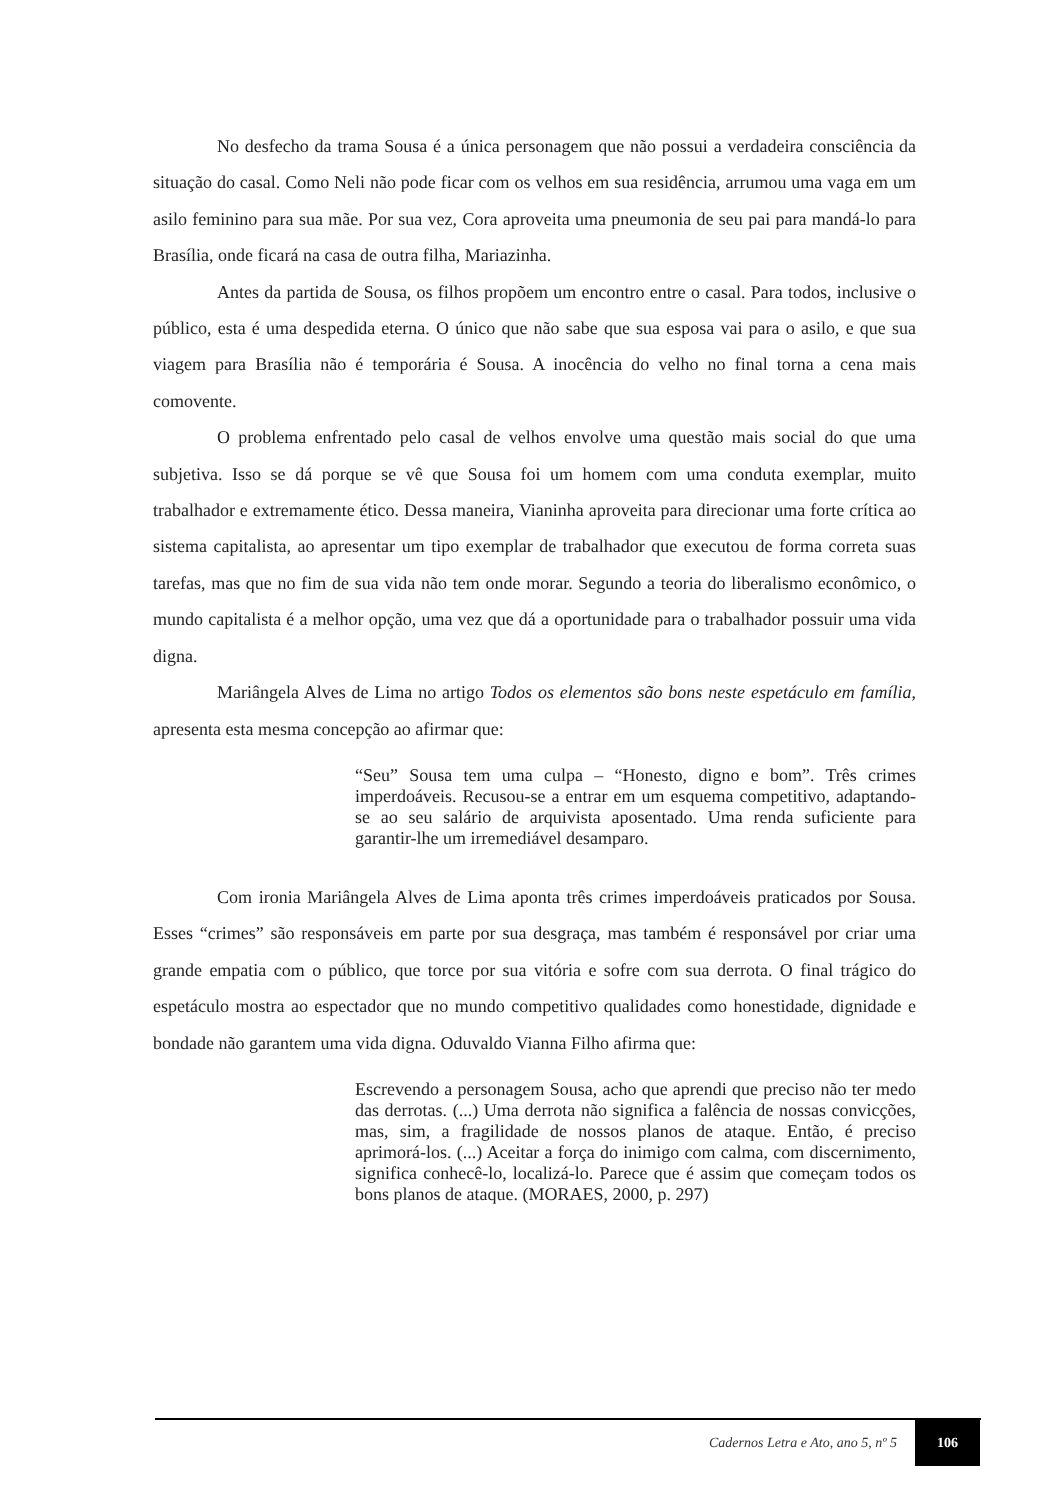No desfecho da trama Sousa é a única personagem que não possui a verdadeira consciência da situação do casal. Como Neli não pode ficar com os velhos em sua residência, arrumou uma vaga em um asilo feminino para sua mãe. Por sua vez, Cora aproveita uma pneumonia de seu pai para mandá-lo para Brasília, onde ficará na casa de outra filha, Mariazinha.
Antes da partida de Sousa, os filhos propõem um encontro entre o casal. Para todos, inclusive o público, esta é uma despedida eterna. O único que não sabe que sua esposa vai para o asilo, e que sua viagem para Brasília não é temporária é Sousa. A inocência do velho no final torna a cena mais comovente.
O problema enfrentado pelo casal de velhos envolve uma questão mais social do que uma subjetiva. Isso se dá porque se vê que Sousa foi um homem com uma conduta exemplar, muito trabalhador e extremamente ético. Dessa maneira, Vianinha aproveita para direcionar uma forte crítica ao sistema capitalista, ao apresentar um tipo exemplar de trabalhador que executou de forma correta suas tarefas, mas que no fim de sua vida não tem onde morar. Segundo a teoria do liberalismo econômico, o mundo capitalista é a melhor opção, uma vez que dá a oportunidade para o trabalhador possuir uma vida digna.
Mariângela Alves de Lima no artigo Todos os elementos são bons neste espetáculo em família, apresenta esta mesma concepção ao afirmar que:
“Seu” Sousa tem uma culpa – “Honesto, digno e bom”. Três crimes imperdoáveis. Recusou-se a entrar em um esquema competitivo, adaptando-se ao seu salário de arquivista aposentado. Uma renda suficiente para garantir-lhe um irremediável desamparo.
Com ironia Mariângela Alves de Lima aponta três crimes imperdoáveis praticados por Sousa. Esses “crimes” são responsáveis em parte por sua desgraça, mas também é responsável por criar uma grande empatia com o público, que torce por sua vitória e sofre com sua derrota. O final trágico do espetáculo mostra ao espectador que no mundo competitivo qualidades como honestidade, dignidade e bondade não garantem uma vida digna. Oduvaldo Vianna Filho afirma que:
Escrevendo a personagem Sousa, acho que aprendi que preciso não ter medo das derrotas. (...) Uma derrota não significa a falência de nossas convicções, mas, sim, a fragilidade de nossos planos de ataque. Então, é preciso aprimorá-los. (...) Aceitar a força do inimigo com calma, com discernimento, significa conhecê-lo, localizá-lo. Parece que é assim que começam todos os bons planos de ataque. (MORAES, 2000, p. 297)
Cadernos Letra e Ato, ano 5, nº 5 106